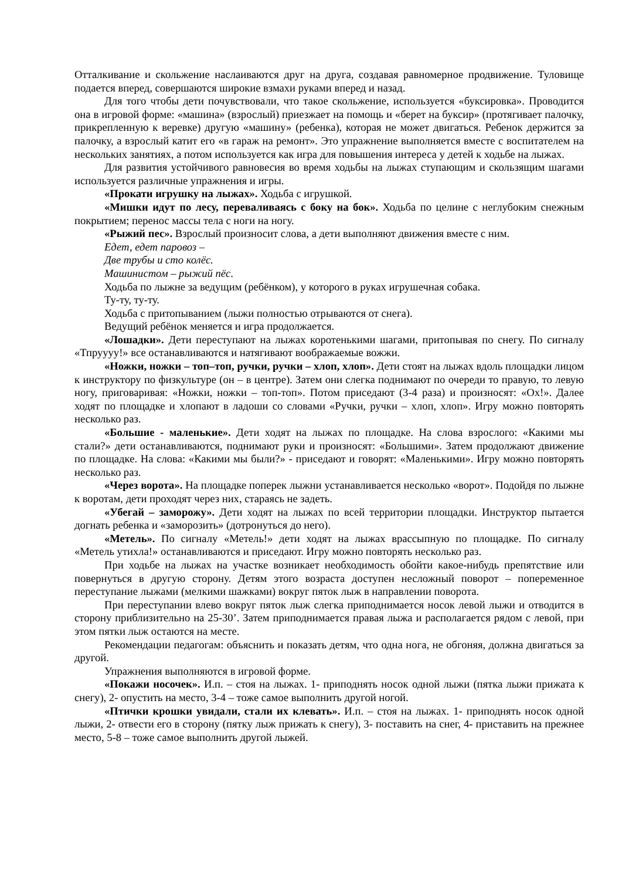Отталкивание и скольжение наслаиваются друг на друга, создавая равномерное продвижение. Туловище подается вперед, совершаются широкие взмахи руками вперед и назад.
Для того чтобы дети почувствовали, что такое скольжение, используется «буксировка». Проводится она в игровой форме: «машина» (взрослый) приезжает на помощь и «берет на буксир» (протягивает палочку, прикрепленную к веревке) другую «машину» (ребенка), которая не может двигаться. Ребенок держится за палочку, а взрослый катит его «в гараж на ремонт». Это упражнение выполняется вместе с воспитателем на нескольких занятиях, а потом используется как игра для повышения интереса у детей к ходьбе на лыжах.
Для развития устойчивого равновесия во время ходьбы на лыжах ступающим и скользящим шагами используется различные упражнения и игры.
«Прокати игрушку на лыжах». Ходьба с игрушкой.
«Мишки идут по лесу, переваливаясь с боку на бок». Ходьба по целине с неглубоким снежным покрытием; перенос массы тела с ноги на ногу.
«Рыжий пес». Взрослый произносит слова, а дети выполняют движения вместе с ним.
Едет, едет паровоз –
Две трубы и сто колёс.
Машинистом – рыжий пёс.
Ходьба по лыжне за ведущим (ребёнком), у которого в руках игрушечная собака.
Ту-ту, ту-ту.
Ходьба с притопыванием (лыжи полностью отрываются от снега).
Ведущий ребёнок меняется и игра продолжается.
«Лошадки». Дети переступают на лыжах коротенькими шагами, притопывая по снегу. По сигналу «Тпруууу!» все останавливаются и натягивают воображаемые вожжи.
«Ножки, ножки – топ–топ, ручки, ручки – хлоп, хлоп». Дети стоят на лыжах вдоль площадки лицом к инструктору по физкультуре (он – в центре). Затем они слегка поднимают по очереди то правую, то левую ногу, приговаривая: «Ножки, ножки – топ-топ». Потом приседают (3-4 раза) и произносят: «Ох!». Далее ходят по площадке и хлопают в ладоши со словами «Ручки, ручки – хлоп, хлоп». Игру можно повторять несколько раз.
«Большие - маленькие». Дети ходят на лыжах по площадке. На слова взрослого: «Какими мы стали?» дети останавливаются, поднимают руки и произносят: «Большими». Затем продолжают движение по площадке. На слова: «Какими мы были?» - приседают и говорят: «Маленькими». Игру можно повторять несколько раз.
«Через ворота». На площадке поперек лыжни устанавливается несколько «ворот». Подойдя по лыжне к воротам, дети проходят через них, стараясь не задеть.
«Убегай – заморожу». Дети ходят на лыжах по всей территории площадки. Инструктор пытается догнать ребенка и «заморозить» (дотронуться до него).
«Метель». По сигналу «Метель!» дети ходят на лыжах врассыпную по площадке. По сигналу «Метель утихла!» останавливаются и приседают. Игру можно повторять несколько раз.
При ходьбе на лыжах на участке возникает необходимость обойти какое-нибудь препятствие или повернуться в другую сторону. Детям этого возраста доступен несложный поворот – попеременное переступание лыжами (мелкими шажками) вокруг пяток лыж в направлении поворота.
При переступании влево вокруг пяток лыж слегка приподнимается носок левой лыжи и отводится в сторону приблизительно на 25-30’. Затем приподнимается правая лыжа и располагается рядом с левой, при этом пятки лыж остаются на месте.
Рекомендации педагогам: объяснить и показать детям, что одна нога, не обгоняя, должна двигаться за другой.
Упражнения выполняются в игровой форме.
«Покажи носочек». И.п. – стоя на лыжах. 1- приподнять носок одной лыжи (пятка лыжи прижата к снегу), 2- опустить на место, 3-4 – тоже самое выполнить другой ногой.
«Птички крошки увидали, стали их клевать». И.п. – стоя на лыжах. 1- приподнять носок одной лыжи, 2- отвести его в сторону (пятку лыж прижать к снегу), 3- поставить на снег, 4- приставить на прежнее место, 5-8 – тоже самое выполнить другой лыжей.